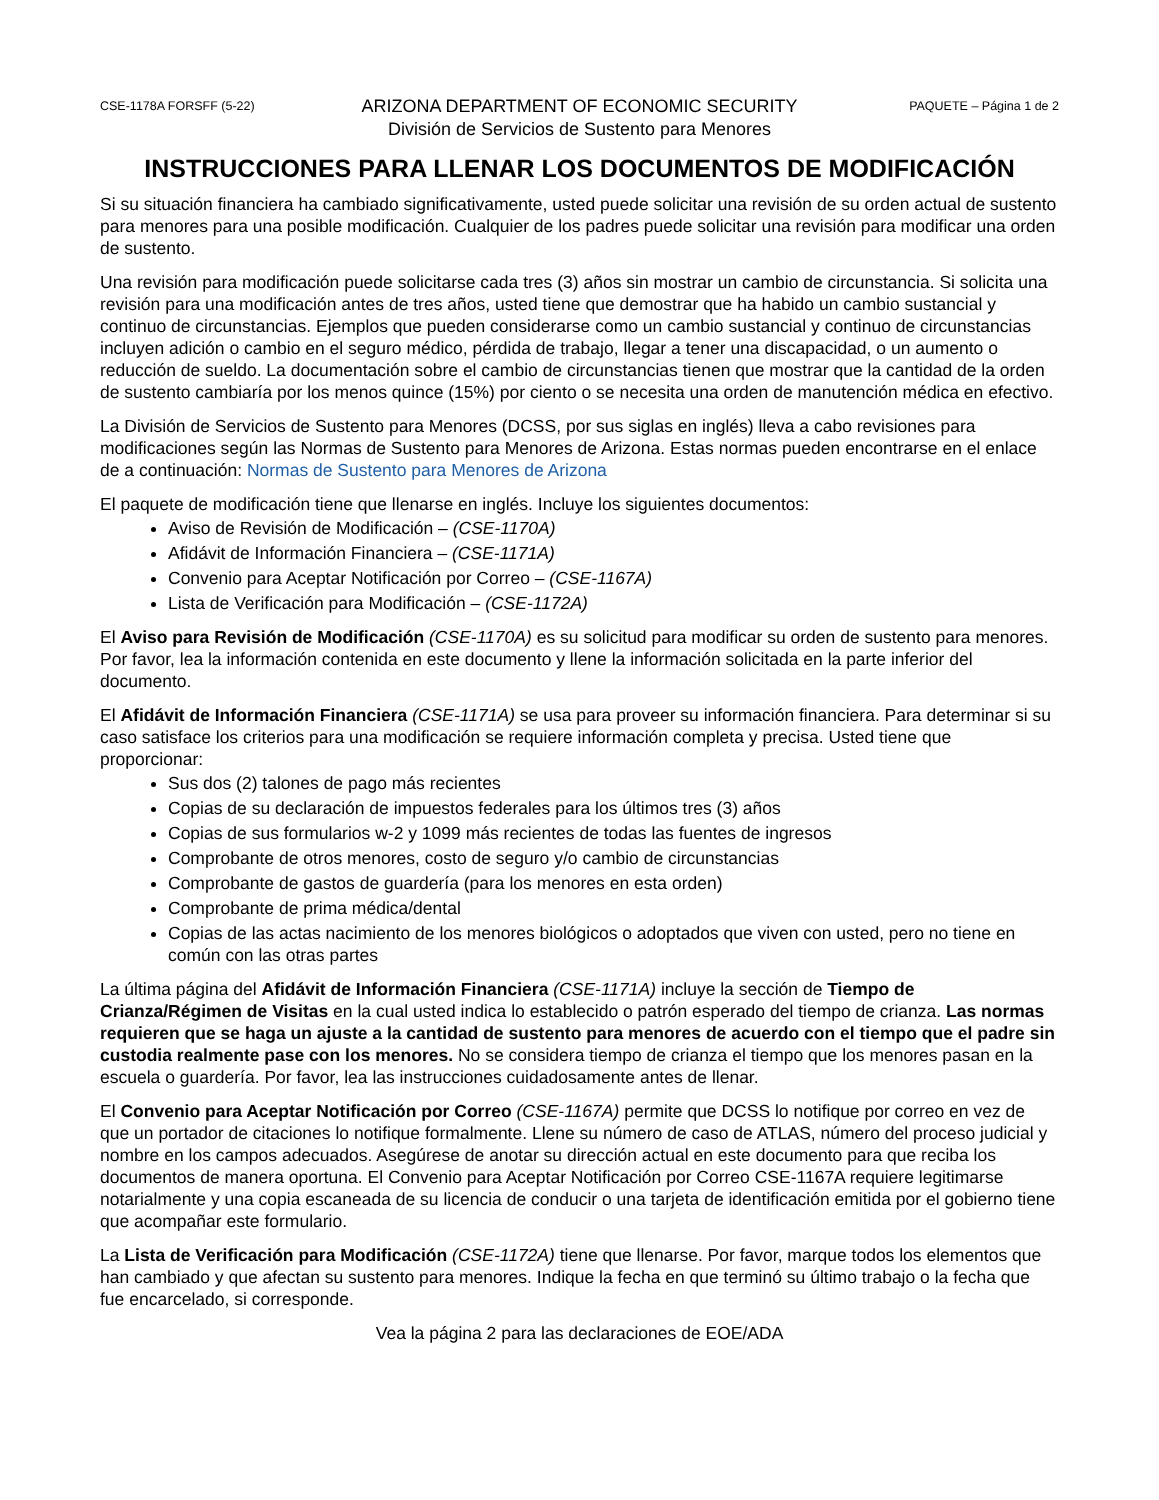CSE-1178A FORSFF (5-22)
ARIZONA DEPARTMENT OF ECONOMIC SECURITY
División de Servicios de Sustento para Menores
PAQUETE – Página 1 de 2
INSTRUCCIONES PARA LLENAR LOS DOCUMENTOS DE MODIFICACIÓN
Si su situación financiera ha cambiado significativamente, usted puede solicitar una revisión de su orden actual de sustento para menores para una posible modificación. Cualquier de los padres puede solicitar una revisión para modificar una orden de sustento.
Una revisión para modificación puede solicitarse cada tres (3) años sin mostrar un cambio de circunstancia. Si solicita una revisión para una modificación antes de tres años, usted tiene que demostrar que ha habido un cambio sustancial y continuo de circunstancias. Ejemplos que pueden considerarse como un cambio sustancial y continuo de circunstancias incluyen adición o cambio en el seguro médico, pérdida de trabajo, llegar a tener una discapacidad, o un aumento o reducción de sueldo. La documentación sobre el cambio de circunstancias tienen que mostrar que la cantidad de la orden de sustento cambiaría por los menos quince (15%) por ciento o se necesita una orden de manutención médica en efectivo.
La División de Servicios de Sustento para Menores (DCSS, por sus siglas en inglés) lleva a cabo revisiones para modificaciones según las Normas de Sustento para Menores de Arizona. Estas normas pueden encontrarse en el enlace de a continuación: Normas de Sustento para Menores de Arizona
El paquete de modificación tiene que llenarse en inglés. Incluye los siguientes documentos:
Aviso de Revisión de Modificación – (CSE-1170A)
Afidávit de Información Financiera – (CSE-1171A)
Convenio para Aceptar Notificación por Correo – (CSE-1167A)
Lista de Verificación para Modificación – (CSE-1172A)
El Aviso para Revisión de Modificación (CSE-1170A) es su solicitud para modificar su orden de sustento para menores. Por favor, lea la información contenida en este documento y llene la información solicitada en la parte inferior del documento.
El Afidávit de Información Financiera (CSE-1171A) se usa para proveer su información financiera. Para determinar si su caso satisface los criterios para una modificación se requiere información completa y precisa. Usted tiene que proporcionar:
Sus dos (2) talones de pago más recientes
Copias de su declaración de impuestos federales para los últimos tres (3) años
Copias de sus formularios w-2 y 1099 más recientes de todas las fuentes de ingresos
Comprobante de otros menores, costo de seguro y/o cambio de circunstancias
Comprobante de gastos de guardería (para los menores en esta orden)
Comprobante de prima médica/dental
Copias de las actas nacimiento de los menores biológicos o adoptados que viven con usted, pero no tiene en común con las otras partes
La última página del Afidávit de Información Financiera (CSE-1171A) incluye la sección de Tiempo de Crianza/Régimen de Visitas en la cual usted indica lo establecido o patrón esperado del tiempo de crianza. Las normas requieren que se haga un ajuste a la cantidad de sustento para menores de acuerdo con el tiempo que el padre sin custodia realmente pase con los menores. No se considera tiempo de crianza el tiempo que los menores pasan en la escuela o guardería. Por favor, lea las instrucciones cuidadosamente antes de llenar.
El Convenio para Aceptar Notificación por Correo (CSE-1167A) permite que DCSS lo notifique por correo en vez de que un portador de citaciones lo notifique formalmente. Llene su número de caso de ATLAS, número del proceso judicial y nombre en los campos adecuados. Asegúrese de anotar su dirección actual en este documento para que reciba los documentos de manera oportuna. El Convenio para Aceptar Notificación por Correo CSE-1167A requiere legitimarse notarialmente y una copia escaneada de su licencia de conducir o una tarjeta de identificación emitida por el gobierno tiene que acompañar este formulario.
La Lista de Verificación para Modificación (CSE-1172A) tiene que llenarse. Por favor, marque todos los elementos que han cambiado y que afectan su sustento para menores. Indique la fecha en que terminó su último trabajo o la fecha que fue encarcelado, si corresponde.
Vea la página 2 para las declaraciones de EOE/ADA